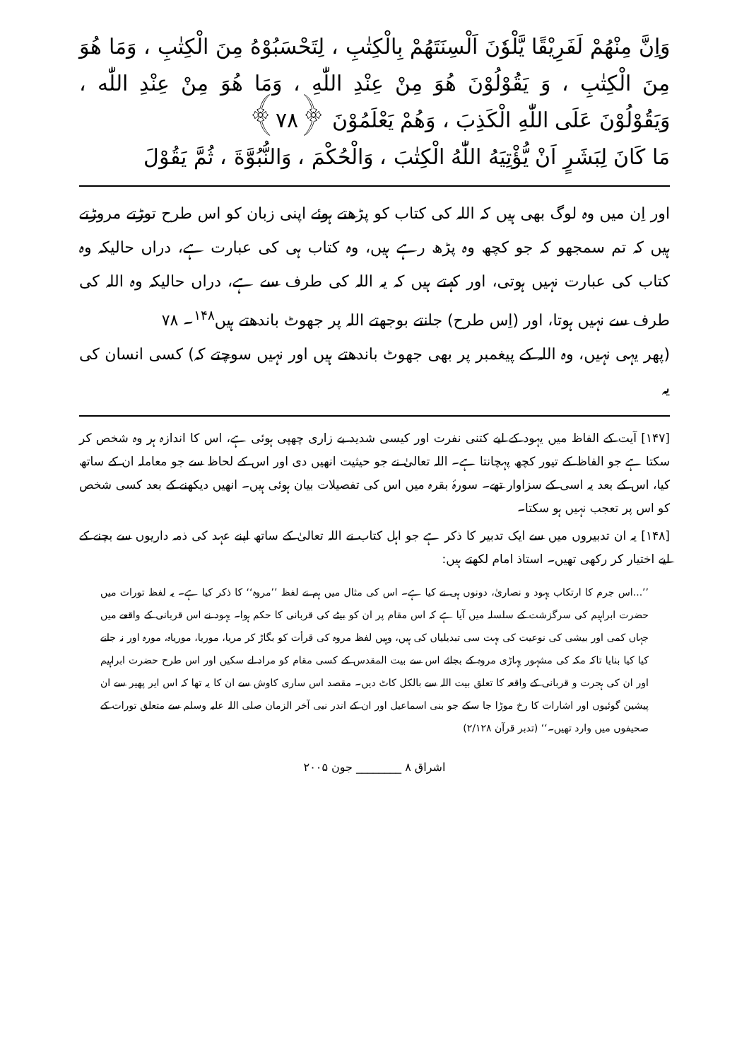وَاِنَّ مِنْهُمْ لَفَرِيْقًا يَّلْوٗنَ اَلْسِنَتَهُمْ بِالْكِتٰبِ ، لِتَحْسَبُوْهُ مِنَ الْكِتٰبِ ، وَمَا هُوَ مِنَ الْكِتٰبِ ، وَ يَقُوْلُوْنَ هُوَ مِنْ عِنْدِ اللّٰهِ ، وَمَا هُوَ مِنْ عِنْدِ اللّٰه ، وَيَقُوْلُوْنَ عَلَى اللّٰهِ الْكَذِبَ ، وَهُمْ يَعْلَمُوْنَ ﴿۷۸﴾
مَا كَانَ لِبَشَرٍ اَنْ يُّؤْتِيَهُ اللّٰهُ الْكِتٰبَ ، وَالْحُكْمَ ، وَالنُّبُوَّةَ ، ثُمَّ يَقُوْلَ
اور اِن میں وہ لوگ بھی ہیں کہ اللہ کی کتاب کو پڑھتے ہوئے اپنی زبان کو اس طرح توڑتے مروڑتے ہیں کہ تم سمجھو کہ جو کچھ وہ پڑھ رہے ہیں، وہ کتاب ہی کی عبارت ہے، دراں حالیکہ وہ کتاب کی عبارت نہیں ہوتی، اور کہتے ہیں کہ یہ اللہ کی طرف سے ہے، دراں حالیکہ وہ اللہ کی طرف سے نہیں ہوتا، اور (اِس طرح) جانتے بوجھتے اللہ پر جھوٹ باندھتے ہیں<sup>۱۴۸</sup>۔ ۷۸
(پھر یہی نہیں، وہ اللہ کے پیغمبر پر بھی جھوٹ باندھتے ہیں اور نہیں سوچتے کہ) کسی انسان کی یہ
[۱۴۷] آیت کے الفاظ میں یہود کے لیے کتنی نفرت اور کیسی شدید بے زاری چھپی ہوئی ہے، اس کا اندازہ ہر وہ شخص کر سکتا ہے جو الفاظ کے تیور کچھ پہچانتا ہے۔ اللہ تعالیٰ نے جو حیثیت انھیں دی اور اس کے لحاظ سے جو معاملہ ان کے ساتھ کیا، اس کے بعد یہ اسی کے سزاوار تھے۔ سورۂ بقرہ میں اس کی تفصیلات بیان ہوئی ہیں۔ انھیں دیکھنے کے بعد کسی شخص کو اس پر تعجب نہیں ہو سکتا۔
[۱۴۸] یہ ان تدبیروں میں سے ایک تدبیر کا ذکر ہے جو اہل کتاب نے اللہ تعالیٰ کے ساتھ اپنے عہد کی ذمہ داریوں سے بچنے کے لیے اختیار کر رکھی تھیں۔ استاذ امام لکھتے ہیں:
’’...اس جرم کا ارتکاب یہود و نصاریٰ، دونوں ہی نے کیا ہے۔ اس کی مثال میں ہم نے لفظ ’’مروہ‘‘ کا ذکر کیا ہے۔ یہ لفظ تورات میں حضرت ابراہیم کی سرگزشت کے سلسلہ میں آیا ہے کہ اس مقام پر ان کو بیٹے کی قربانی کا حکم ہوا۔ یہود نے اس قربانی کے واقعے میں جہاں کمی اور بیشی کی نوعیت کی بہت سی تبدیلیاں کی ہیں، وہیں لفظ مروہ کی قرأت کو بگاڑ کر مریا، موریا، موریاہ، مورہ اور نہ جانے کیا کیا بنایا تاکہ مکہ کی مشہور پہاڑی مروہ کے بجائے اس سے بیت المقدس کے کسی مقام کو مراد لے سکیں اور اس طرح حضرت ابراہیم اور ان کی ہجرت و قربانی کے واقعہ کا تعلق بیت اللہ سے بالکل کاٹ دیں۔ مقصد اس ساری کاوش سے ان کا یہ تھا کہ اس ایر پھیر سے ان پیشین گوئیوں اور اشارات کا رخ موڑا جا سکے جو بنی اسماعیل اور ان کے اندر نبی آخر الزمان صلی اللہ علیہ وسلم سے متعلق تورات کے صحیفوں میں وارد تھیں۔‘‘ (تدبر قرآن ۲/۱۲۸)
اشراق ۸ ________ جون ۲۰۰۵